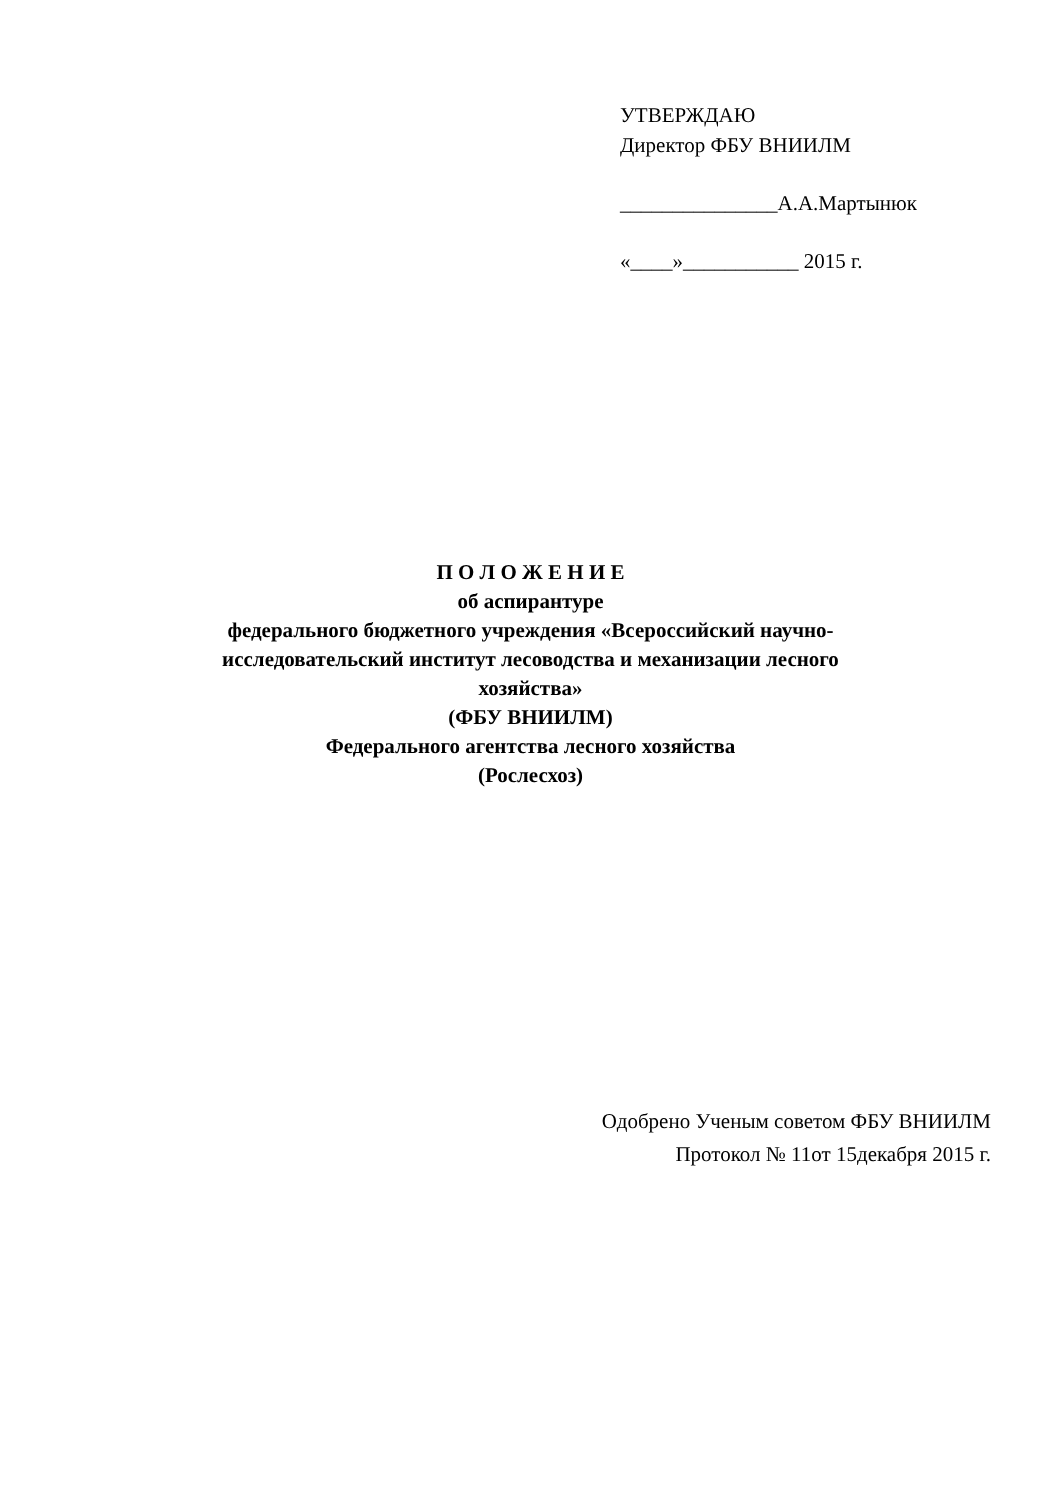УТВЕРЖДАЮ
Директор ФБУ ВНИИЛМ
_______________А.А.Мартынюк
«____»___________ 2015 г.
П О Л О Ж Е Н И Е
об аспирантуре
федерального бюджетного учреждения «Всероссийский научно-
исследовательский институт лесоводства и механизации лесного
хозяйства»
(ФБУ ВНИИЛМ)
Федерального агентства лесного хозяйства
(Рослесхоз)
Одобрено Ученым советом ФБУ ВНИИЛМ
Протокол № 11от 15декабря 2015 г.